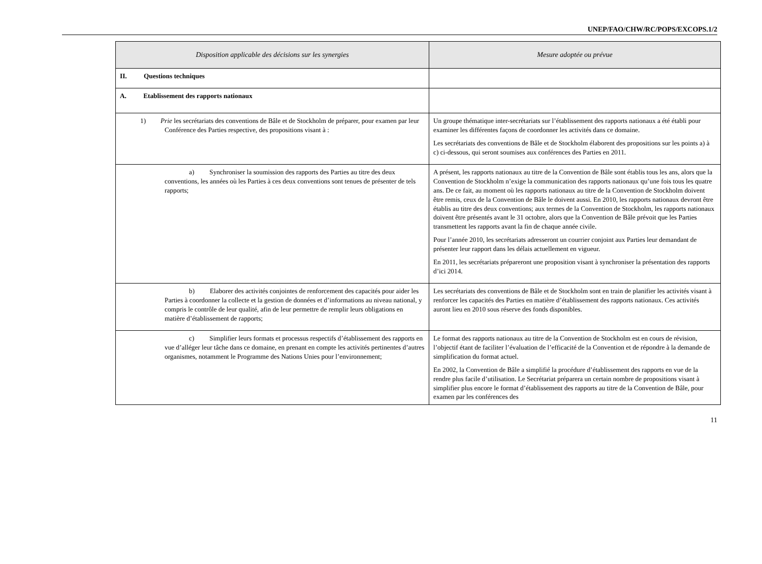UNEP/FAO/CHW/RC/POPS/EXCOPS.1/2
| Disposition applicable des décisions sur les synergies | Mesure adoptée ou prévue |
| --- | --- |
| II. Questions techniques | |
| A. Etablissement des rapports nationaux | |
| 1) Prie les secrétariats des conventions de Bâle et de Stockholm de préparer, pour examen par leur Conférence des Parties respective, des propositions visant à : | Un groupe thématique inter-secrétariats sur l’établissement des rapports nationaux a été établi pour examiner les différentes façons de coordonner les activités dans ce domaine. Les secrétariats des conventions de Bâle et de Stockholm élaborent des propositions sur les points a) à c) ci-dessous, qui seront soumises aux conférences des Parties en 2011. |
| a) Synchroniser la soumission des rapports des Parties au titre des deux conventions, les années où les Parties à ces deux conventions sont tenues de présenter de tels rapports; | A présent, les rapports nationaux au titre de la Convention de Bâle sont établis tous les ans, alors que la Convention de Stockholm n’exige la communication des rapports nationaux qu’une fois tous les quatre ans. De ce fait, au moment où les rapports nationaux au titre de la Convention de Stockholm doivent être remis, ceux de la Convention de Bâle le doivent aussi. En 2010, les rapports nationaux devront être établis au titre des deux conventions; aux termes de la Convention de Stockholm, les rapports nationaux doivent être présentés avant le 31 octobre, alors que la Convention de Bâle prévoit que les Parties transmettent les rapports avant la fin de chaque année civile. Pour l’année 2010, les secrétariats adresseront un courrier conjoint aux Parties leur demandant de présenter leur rapport dans les délais actuellement en vigueur. En 2011, les secrétariats prépareront une proposition visant à synchroniser la présentation des rapports d’ici 2014. |
| b) Elaborer des activités conjointes de renforcement des capacités pour aider les Parties à coordonner la collecte et la gestion de données et d’informations au niveau national, y compris le contrôle de leur qualité, afin de leur permettre de remplir leurs obligations en matière d’établissement de rapports; | Les secrétariats des conventions de Bâle et de Stockholm sont en train de planifier les activités visant à renforcer les capacités des Parties en matière d’établissement des rapports nationaux. Ces activités auront lieu en 2010 sous réserve des fonds disponibles. |
| c) Simplifier leurs formats et processus respectifs d’établissement des rapports en vue d’alléger leur tâche dans ce domaine, en prenant en compte les activités pertinentes d’autres organismes, notamment le Programme des Nations Unies pour l’environnement; | Le format des rapports nationaux au titre de la Convention de Stockholm est en cours de révision, l’objectif étant de faciliter l’évaluation de l’efficacité de la Convention et de répondre à la demande de simplification du format actuel. En 2002, la Convention de Bâle a simplifié la procédure d’établissement des rapports en vue de la rendre plus facile d’utilisation. Le Secrétariat préparera un certain nombre de propositions visant à simplifier plus encore le format d’établissement des rapports au titre de la Convention de Bâle, pour examen par les conférences des |
11